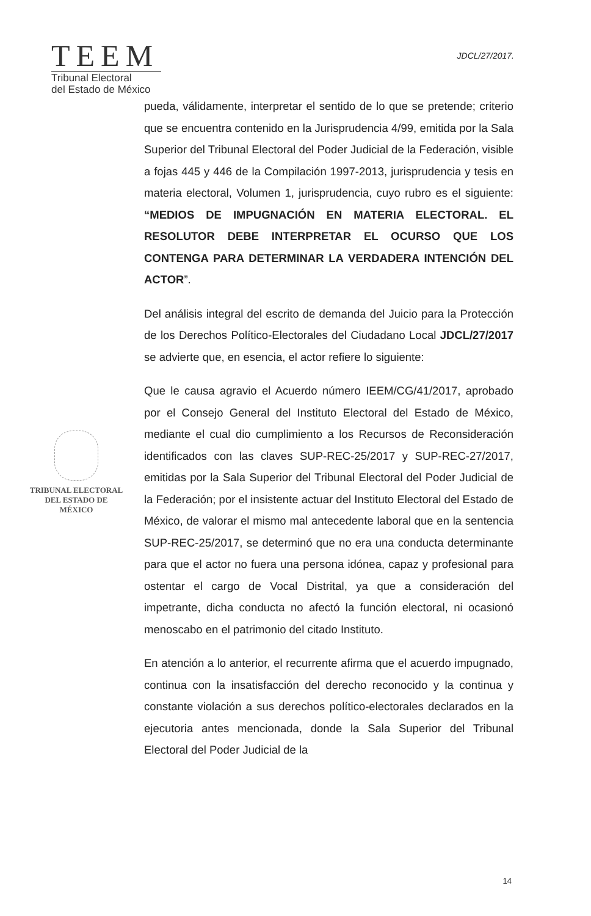TEEM
Tribunal Electoral
del Estado de México
JDCL/27/2017.
pueda, válidamente, interpretar el sentido de lo que se pretende; criterio que se encuentra contenido en la Jurisprudencia 4/99, emitida por la Sala Superior del Tribunal Electoral del Poder Judicial de la Federación, visible a fojas 445 y 446 de la Compilación 1997-2013, jurisprudencia y tesis en materia electoral, Volumen 1, jurisprudencia, cuyo rubro es el siguiente: “MEDIOS DE IMPUGNACIÓN EN MATERIA ELECTORAL. EL RESOLUTOR DEBE INTERPRETAR EL OCURSO QUE LOS CONTENGA PARA DETERMINAR LA VERDADERA INTENCIÓN DEL ACTOR”.
Del análisis integral del escrito de demanda del Juicio para la Protección de los Derechos Político-Electorales del Ciudadano Local JDCL/27/2017 se advierte que, en esencia, el actor refiere lo siguiente:
Que le causa agravio el Acuerdo número IEEM/CG/41/2017, aprobado por el Consejo General del Instituto Electoral del Estado de México, mediante el cual dio cumplimiento a los Recursos de Reconsideración identificados con las claves SUP-REC-25/2017 y SUP-REC-27/2017, emitidas por la Sala Superior del Tribunal Electoral del Poder Judicial de la Federación; por el insistente actuar del Instituto Electoral del Estado de México, de valorar el mismo mal antecedente laboral que en la sentencia SUP-REC-25/2017, se determinó que no era una conducta determinante para que el actor no fuera una persona idónea, capaz y profesional para ostentar el cargo de Vocal Distrital, ya que a consideración del impetrante, dicha conducta no afectó la función electoral, ni ocasionó menoscabo en el patrimonio del citado Instituto.
En atención a lo anterior, el recurrente afirma que el acuerdo impugnado, continua con la insatisfacción del derecho reconocido y la continua y constante violación a sus derechos político-electorales declarados en la ejecutoria antes mencionada, donde la Sala Superior del Tribunal Electoral del Poder Judicial de la
TRIBUNAL ELECTORAL
DEL ESTADO DE
MÉXICO
14